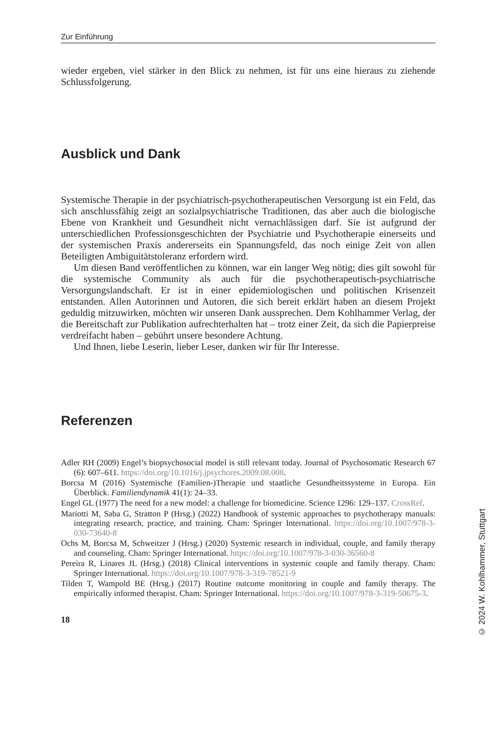Zur Einführung
wieder ergeben, viel stärker in den Blick zu nehmen, ist für uns eine hieraus zu ziehende Schlussfolgerung.
Ausblick und Dank
Systemische Therapie in der psychiatrisch-psychotherapeutischen Versorgung ist ein Feld, das sich anschlussfähig zeigt an sozialpsychiatrische Traditionen, das aber auch die biologische Ebene von Krankheit und Gesundheit nicht vernachlässigen darf. Sie ist aufgrund der unterschiedlichen Professionsgeschichten der Psychiatrie und Psychotherapie einerseits und der systemischen Praxis andererseits ein Spannungsfeld, das noch einige Zeit von allen Beteiligten Ambiguitätstoleranz erfordern wird.
Um diesen Band veröffentlichen zu können, war ein langer Weg nötig; dies gilt sowohl für die systemische Community als auch für die psychotherapeutisch-psychiatrische Versorgungslandschaft. Er ist in einer epidemiologischen und politischen Krisenzeit entstanden. Allen Autorinnen und Autoren, die sich bereit erklärt haben an diesem Projekt geduldig mitzuwirken, möchten wir unseren Dank aussprechen. Dem Kohlhammer Verlag, der die Bereitschaft zur Publikation aufrechterhalten hat – trotz einer Zeit, da sich die Papierpreise verdreifacht haben – gebührt unsere besondere Achtung.
Und Ihnen, liebe Leserin, lieber Leser, danken wir für Ihr Interesse.
Referenzen
Adler RH (2009) Engel’s biopsychosocial model is still relevant today. Journal of Psychosomatic Research 67 (6): 607–611. https://doi.org/10.1016/j.jpsychores.2009.08.008.
Borcsa M (2016) Systemische (Familien-)Therapie und staatliche Gesundheitssysteme in Europa. Ein Überblick. Familiendynamik 41(1): 24–33.
Engel GL (1977) The need for a new model: a challenge for biomedicine. Science 1296: 129–137. CrossRef.
Mariotti M, Saba G, Stratton P (Hrsg.) (2022) Handbook of systemic approaches to psychotherapy manuals: integrating research, practice, and training. Cham: Springer International. https://doi.org/10.1007/978-3-030-73640-8
Ochs M, Borcsa M, Schweitzer J (Hrsg.) (2020) Systemic research in individual, couple, and family therapy and counseling. Cham: Springer International. https://doi.org/10.1007/978-3-030-36560-8
Pereira R, Linares JL (Hrsg.) (2018) Clinical interventions in systemic couple and family therapy. Cham: Springer International. https://doi.org/10.1007/978-3-319-78521-9
Tilden T, Wampold BE (Hrsg.) (2017) Routine outcome monitoring in couple and family therapy. The empirically informed therapist. Cham: Springer International. https://doi.org/10.1007/978-3-319-50675-3.
18
© 2024 W. Kohlhammer, Stuttgart